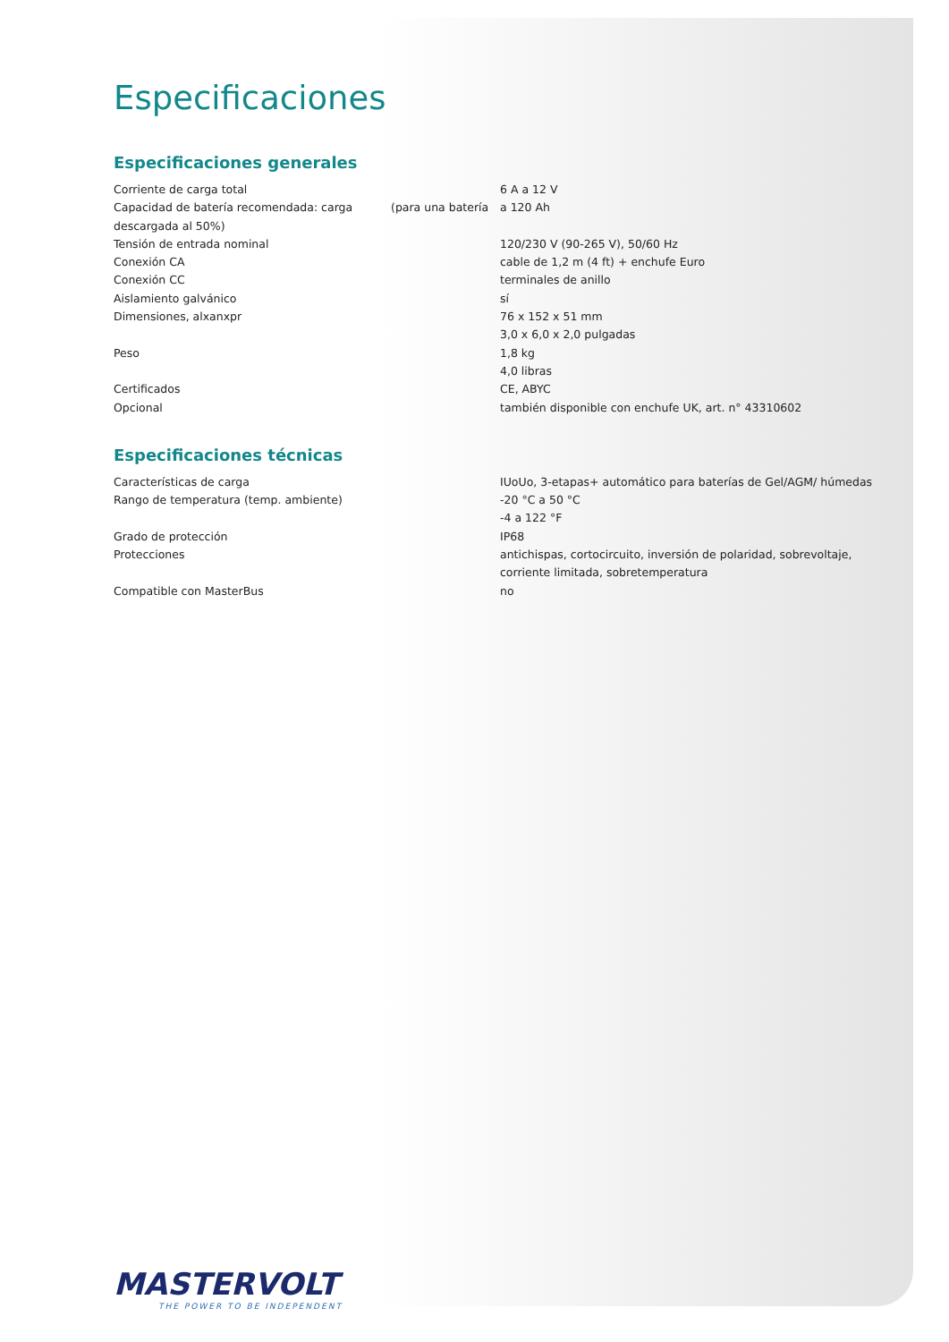Especificaciones
Especificaciones generales
| Corriente de carga total | | 6 A a 12 V |
| Capacidad de batería recomendada: carga descargada al 50%) | (para una batería | a 120 Ah |
| Tensión de entrada nominal | | 120/230 V (90-265 V), 50/60 Hz |
| Conexión CA | | cable de 1,2 m (4 ft) + enchufe Euro |
| Conexión CC | | terminales de anillo |
| Aislamiento galvánico | | sí |
| Dimensiones, alxanxpr | | 76 x 152 x 51 mm 3,0 x 6,0 x 2,0 pulgadas |
| Peso | | 1,8 kg 4,0 libras |
| Certificados | | CE, ABYC |
| Opcional | | también disponible con enchufe UK, art. n° 43310602 |
Especificaciones técnicas
| Características de carga | | IUoUo, 3-etapas+ automático para baterías de Gel/AGM/ húmedas |
| Rango de temperatura (temp. ambiente) | | -20 °C a 50 °C -4 a 122 °F |
| Grado de protección | | IP68 |
| Protecciones | | antichispas, cortocircuito, inversión de polaridad, sobrevoltaje, corriente limitada, sobretemperatura |
| Compatible con MasterBus | | no |
MASTERVOLT
THE POWER TO BE INDEPENDENT